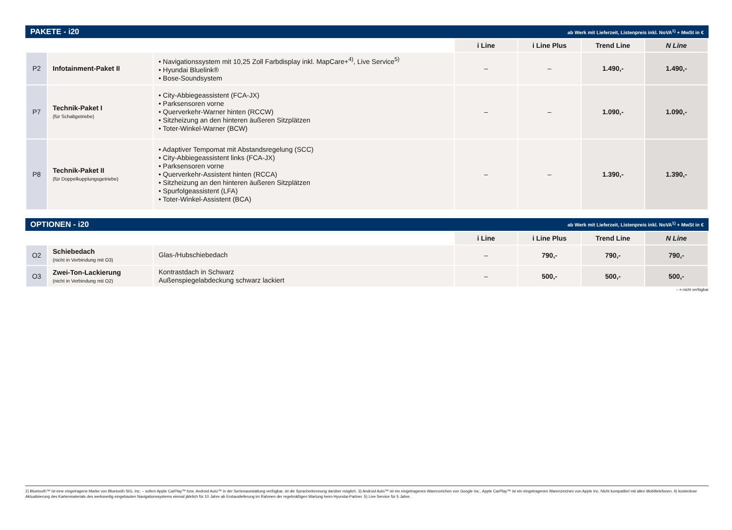PAKETE - i20 ab Werk mit Lieferzeit, Listenpreis inkl. NoVA<sup>1)</sup> + MwSt in €
| | | | i Line | i Line Plus | Trend Line | N Line |
| P2 | Infotainment-Paket II | • Navigationssystem mit 10,25 Zoll Farbdisplay inkl. MapCare+<sup>4)</sup>, Live Service<sup>5)</sup> • Hyundai Bluelink® • Bose-Soundsystem | – | – | 1.490,- | 1.490,- |
| P7 | Technik-Paket I (für Schaltgetriebe) | • City-Abbiegeassistent (FCA-JX) • Parksensoren vorne • Querverkehr-Warner hinten (RCCW) • Sitzheizung an den hinteren äußeren Sitzplätzen • Toter-Winkel-Warner (BCW) | – | – | 1.090,- | 1.090,- |
| P8 | Technik-Paket II (für Doppelkupplungsgetriebe) | • Adaptiver Tempomat mit Abstandsregelung (SCC) • City-Abbiegeassistent links (FCA-JX) • Parksensoren vorne • Querverkehr-Assistent hinten (RCCA) • Sitzheizung an den hinteren äußeren Sitzplätzen • Spurfolgeassistent (LFA) • Toter-Winkel-Assistent (BCA) | – | – | 1.390,- | 1.390,- |
OPTIONEN - i20 ab Werk mit Lieferzeit, Listenpreis inkl. NoVA<sup>1)</sup> + MwSt in €
| | | | i Line | i Line Plus | Trend Line | N Line |
| O2 | Schiebedach (nicht in Verbindung mit O3) | Glas-/Hubschiebedach | – | 790,- | 790,- | 790,- |
| O3 | Zwei-Ton-Lackierung (nicht in Verbindung mit O2) | Kontrastdach in Schwarz Außenspiegelabdeckung schwarz lackiert | – | 500,- | 500,- | 500,- |
– = nicht verfügbar
2) Bluetooth™ ist eine eingetragene Marke von Bluetooth SIG, Inc. – sofern Apple CarPlay™ bzw. Android Auto™ in der Serienausstattung verfügbar, ist die Spracherkennung darüber möglich. 3) Android Auto™ ist ein eingetragenes Warenzeichen von Google Inc., Apple CarPlay™ ist ein eingetragenes Warenzeichen von Apple Inc. Nicht kompatibel mit allen Mobiltelefonen. 4) kostenlose Aktualisierung des Kartenmaterials des werksseitig eingebauten Navigationssystems einmal jährlich für 10 Jahre ab Erstauslieferung im Rahmen der regelmäßigen Wartung beim Hyundai-Partner. 5) Live Service für 5 Jahre.